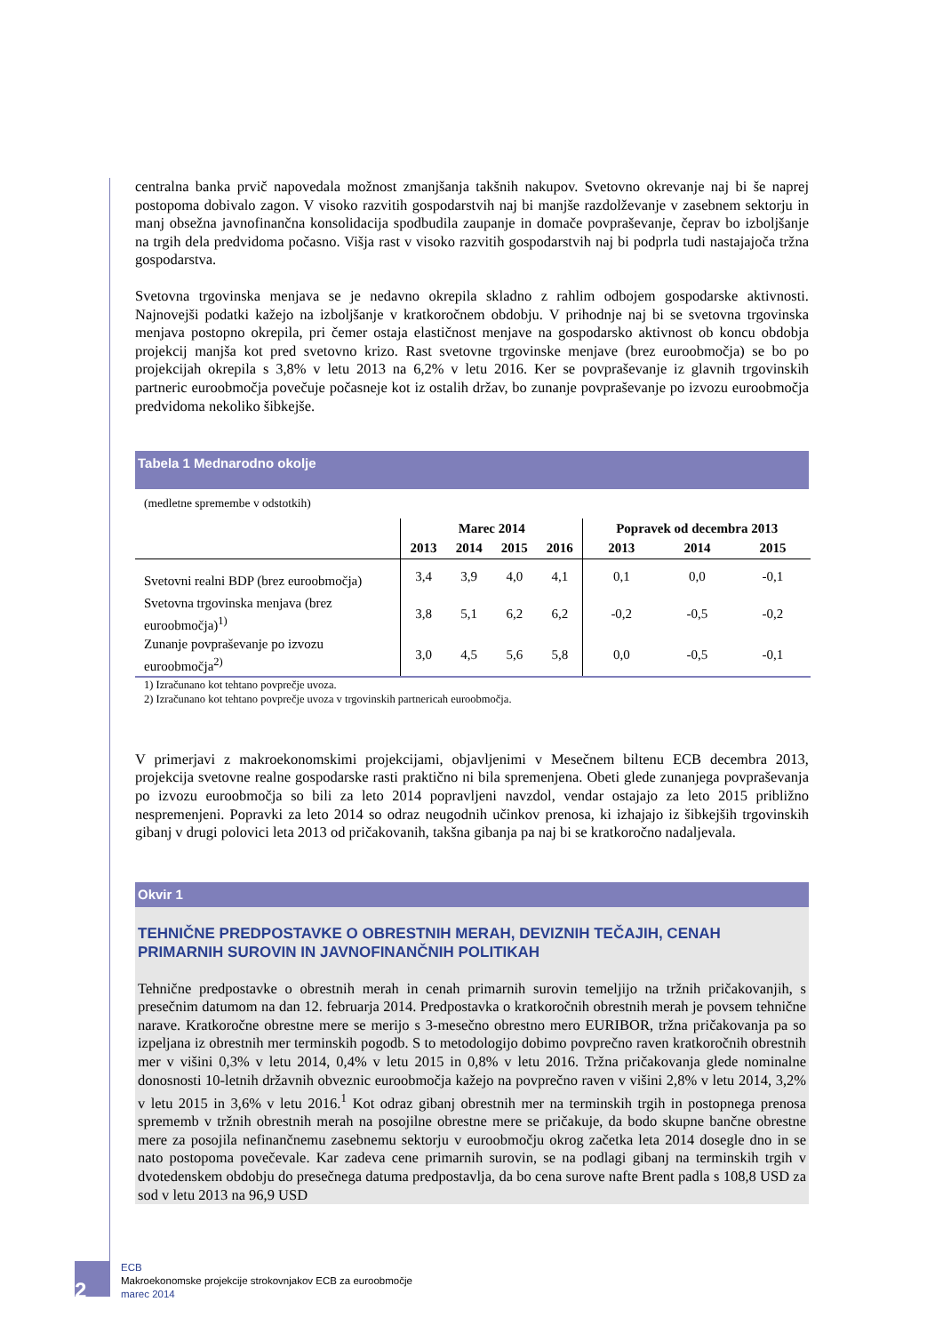centralna banka prvič napovedala možnost zmanjšanja takšnih nakupov. Svetovno okrevanje naj bi še naprej postopoma dobivalo zagon. V visoko razvitih gospodarstvih naj bi manjše razdolževanje v zasebnem sektorju in manj obsežna javnofinančna konsolidacija spodbudila zaupanje in domače povpraševanje, čeprav bo izboljšanje na trgih dela predvidoma počasno. Višja rast v visoko razvitih gospodarstvih naj bi podprla tudi nastajajoča tržna gospodarstva.
Svetovna trgovinska menjava se je nedavno okrepila skladno z rahlim odbojem gospodarske aktivnosti. Najnovejši podatki kažejo na izboljšanje v kratkoročnem obdobju. V prihodnje naj bi se svetovna trgovinska menjava postopno okrepila, pri čemer ostaja elastičnost menjave na gospodarsko aktivnost ob koncu obdobja projekcij manjša kot pred svetovno krizo. Rast svetovne trgovinske menjave (brez euroobmočja) se bo po projekcijah okrepila s 3,8% v letu 2013 na 6,2% v letu 2016. Ker se povpraševanje iz glavnih trgovinskih partneric euroobmočja povečuje počasneje kot iz ostalih držav, bo zunanje povpraševanje po izvozu euroobmočja predvidoma nekoliko šibkejše.
Tabela 1 Mednarodno okolje
(medletne spremembe v odstotkih)
| | Marec 2014 | | | | Popravek od decembra 2013 | | |
| --- | --- | --- | --- | --- | --- | --- | --- |
| | 2013 | 2014 | 2015 | 2016 | 2013 | 2014 | 2015 |
| Svetovni realni BDP (brez euroobmočja) | 3,4 | 3,9 | 4,0 | 4,1 | 0,1 | 0,0 | -0,1 |
| Svetovna trgovinska menjava (brez euroobmočja)<sup>1)</sup> | 3,8 | 5,1 | 6,2 | 6,2 | -0,2 | -0,5 | -0,2 |
| Zunanje povpraševanje po izvozu euroobmočja<sup>2)</sup> | 3,0 | 4,5 | 5,6 | 5,8 | 0,0 | -0,5 | -0,1 |
1) Izračunano kot tehtano povprečje uvoza.
2) Izračunano kot tehtano povprečje uvoza v trgovinskih partnericah euroobmočja.
V primerjavi z makroekonomskimi projekcijami, objavljenimi v Mesečnem biltenu ECB decembra 2013, projekcija svetovne realne gospodarske rasti praktično ni bila spremenjena. Obeti glede zunanjega povpraševanja po izvozu euroobmočja so bili za leto 2014 popravljeni navzdol, vendar ostajajo za leto 2015 približno nespremenjeni. Popravki za leto 2014 so odraz neugodnih učinkov prenosa, ki izhajajo iz šibkejših trgovinskih gibanj v drugi polovici leta 2013 od pričakovanih, takšna gibanja pa naj bi se kratkoročno nadaljevala.
Okvir 1
TEHNIČNE PREDPOSTAVKE O OBRESTNIH MERAH, DEVIZNIH TEČAJIH, CENAH PRIMARNIH SUROVIN IN JAVNOFINANČNIH POLITIKAH
Tehnične predpostavke o obrestnih merah in cenah primarnih surovin temeljijo na tržnih pričakovanjih, s presečnim datumom na dan 12. februarja 2014. Predpostavka o kratkoročnih obrestnih merah je povsem tehnične narave. Kratkoročne obrestne mere se merijo s 3-mesečno obrestno mero EURIBOR, tržna pričakovanja pa so izpeljana iz obrestnih mer terminskih pogodb. S to metodologijo dobimo povprečno raven kratkoročnih obrestnih mer v višini 0,3% v letu 2014, 0,4% v letu 2015 in 0,8% v letu 2016. Tržna pričakovanja glede nominalne donosnosti 10-letnih državnih obveznic euroobmočja kažejo na povprečno raven v višini 2,8% v letu 2014, 3,2% v letu 2015 in 3,6% v letu 2016.<sup>1</sup> Kot odraz gibanj obrestnih mer na terminskih trgih in postopnega prenosa sprememb v tržnih obrestnih merah na posojilne obrestne mere se pričakuje, da bodo skupne bančne obrestne mere za posojila nefinančnemu zasebnemu sektorju v euroobmočju okrog začetka leta 2014 dosegle dno in se nato postopoma povečevale. Kar zadeva cene primarnih surovin, se na podlagi gibanj na terminskih trgih v dvotedenskem obdobju do presečnega datuma predpostavlja, da bo cena surove nafte Brent padla s 108,8 USD za sod v letu 2013 na 96,9 USD
2
ECB
Makroekonomske projekcije strokovnjakov ECB za euroobmočje
marec 2014